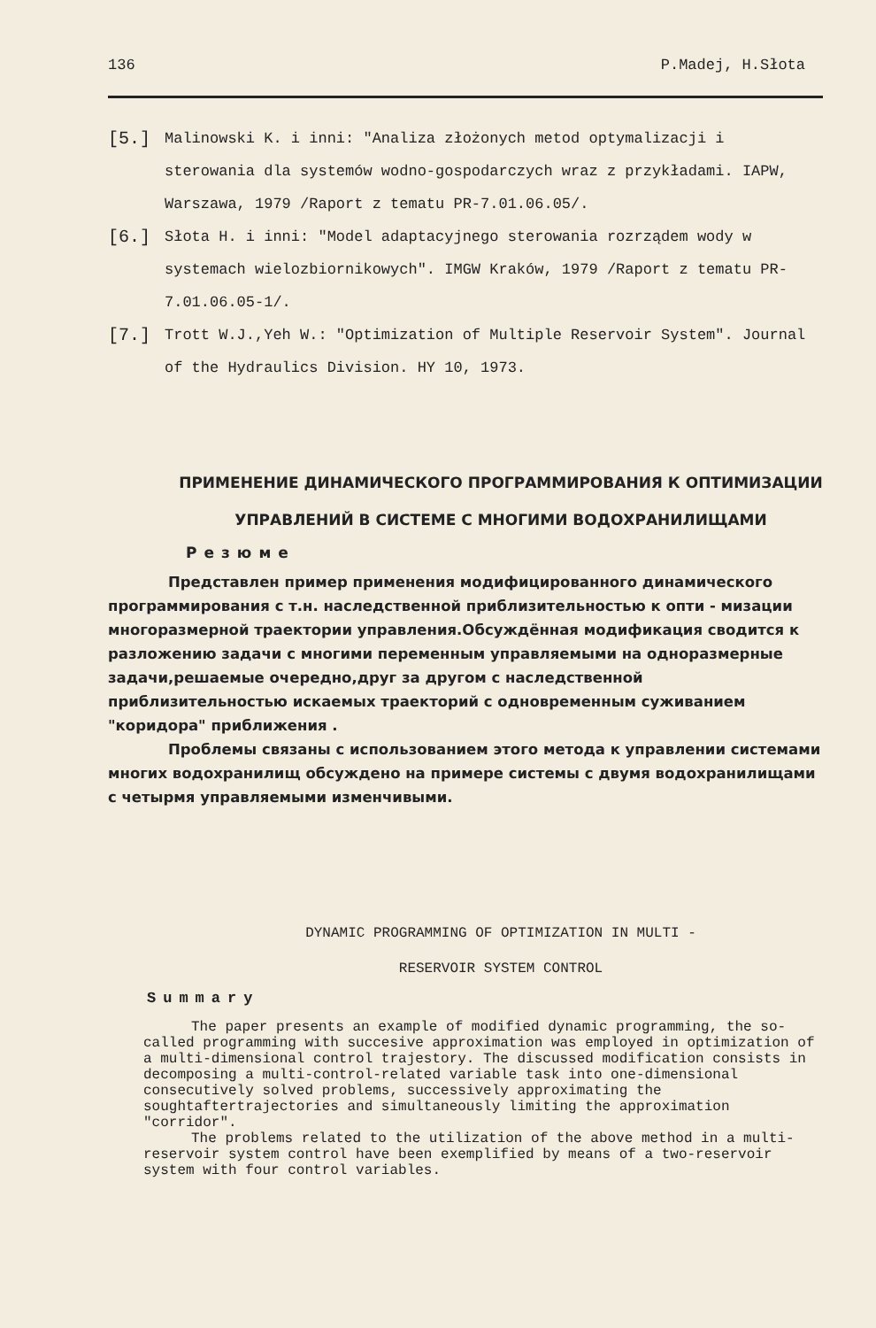136 P.Madej, H.Słota
[5.] Malinowski K. i inni: "Analiza złożonych metod optymalizacji i sterowania dla systemów wodno-gospodarczych wraz z przykładami. IAPW, Warszawa, 1979 /Raport z tematu PR-7.01.06.05/.
[6.] Słota H. i inni: "Model adaptacyjnego sterowania rozrządem wody w systemach wielozbiornikowych". IMGW Kraków, 1979 /Raport z tematu PR-7.01.06.05-1/.
[7.] Trott W.J.,Yeh W.: "Optimization of Multiple Reservoir System". Journal of the Hydraulics Division. HY 10, 1973.
ПРИМЕНЕНИЕ ДИНАМИЧЕСКОГО ПРОГРАММИРОВАНИЯ К ОПТИМИЗАЦИИ
УПРАВЛЕНИЙ В СИСТЕМЕ С МНОГИМИ ВОДОХРАНИЛИЩАМИ
Резюме
Представлен пример применения модифицированного динамического программирования с т.н. наследственной приблизительностью к опти - мизации многоразмерной траектории управления.Обсуждённая модификация сводится к разложению задачи с многими переменным управляемыми на одноразмерные задачи,решаемые очередно,друг за другом с наследственной приблизительностью искаемых траекторий с одновременным суживанием "коридора" приближения .
Проблемы связаны с использованием этого метода к управлении системами многих водохранилищ обсуждено на примере системы с двумя водохранилищами с четырмя управляемыми изменчивыми.
DYNAMIC PROGRAMMING OF OPTIMIZATION IN MULTI -
RESERVOIR SYSTEM CONTROL
Summary
The paper presents an example of modified dynamic programming, the so-called programming with succesive approximation was employed in optimization of a multi-dimensional control trajestory. The discussed modification consists in decomposing a multi-control-related variable task into one-dimensional consecutively solved problems, successively approximating the soughtaftertrajectories and simultaneously limiting the approximation "corridor".
The problems related to the utilization of the above method in a multi-reservoir system control have been exemplified by means of a two-reservoir system with four control variables.